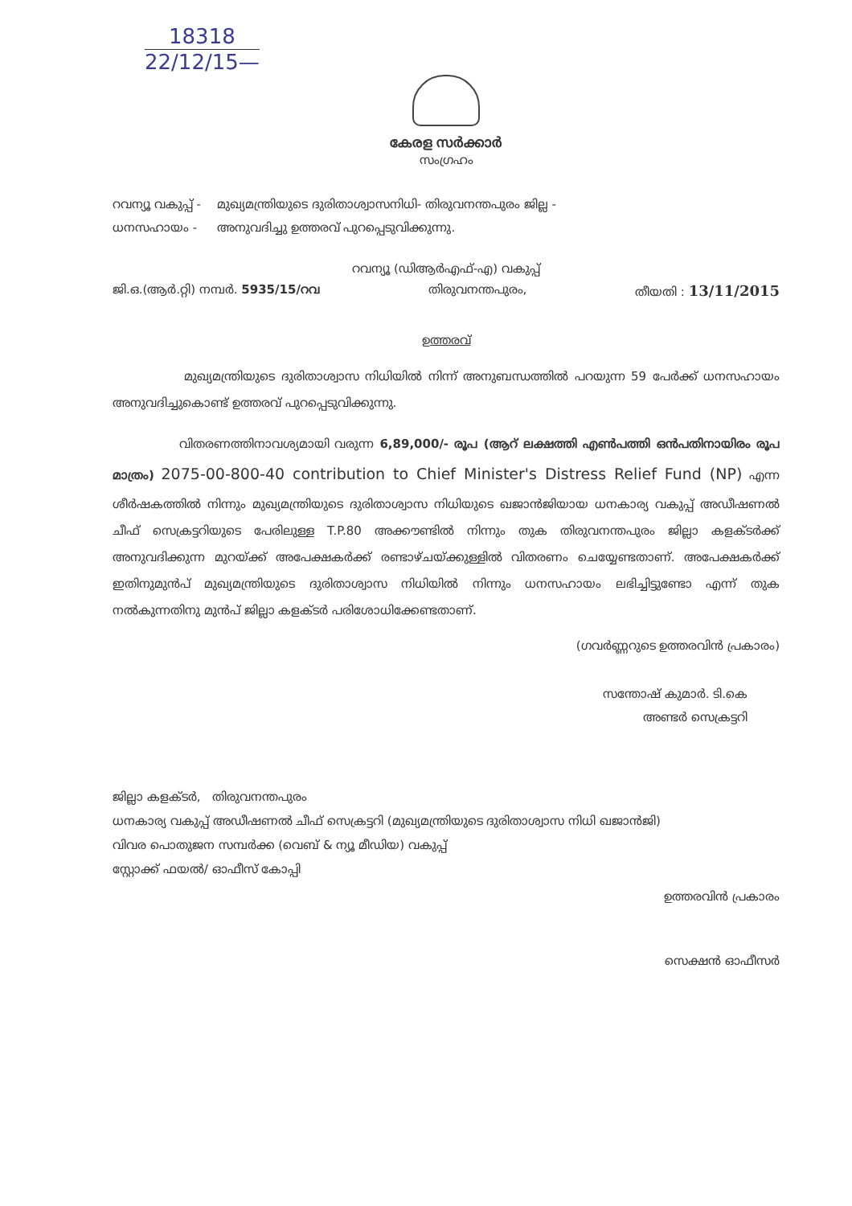18318
22/12/15—
കേരള സർക്കാർ
സംഗ്രഹം
റവന്യൂ വകുപ്പ് -
ധനസഹായം -
മുഖ്യമന്ത്രിയുടെ ദുരിതാശ്വാസനിധി- തിരുവനന്തപുരം ജില്ല -
അനുവദിച്ചു ഉത്തരവ് പുറപ്പെടുവിക്കുന്നു.
റവന്യൂ (ഡിആർഎഫ്-എ) വകുപ്പ്
ജി.ഒ.(ആർ.റ്റി) നമ്പർ. 5935/15/റവ തിരുവനന്തപുരം, തീയതി : 13/11/2015
ഉത്തരവ്
മുഖ്യമന്ത്രിയുടെ ദുരിതാശ്വാസ നിധിയിൽ നിന്ന് അനുബന്ധത്തിൽ പറയുന്ന 59 പേർക്ക് ധനസഹായം അനുവദിച്ചുകൊണ്ട് ഉത്തരവ് പുറപ്പെടുവിക്കുന്നു.
വിതരണത്തിനാവശ്യമായി വരുന്ന 6,89,000/- രൂപ (ആറ് ലക്ഷത്തി എൺപത്തി ഒൻപതിനായിരം രൂപ മാത്രം) 2075-00-800-40 contribution to Chief Minister's Distress Relief Fund (NP) എന്ന ശീർഷകത്തിൽ നിന്നും മുഖ്യമന്ത്രിയുടെ ദുരിതാശ്വാസ നിധിയുടെ ഖജാൻജിയായ ധനകാര്യ വകുപ്പ് അഡീഷണൽ ചീഫ് സെക്രട്ടറിയുടെ പേരിലുള്ള T.P.80 അക്കൗണ്ടിൽ നിന്നും തുക തിരുവനന്തപുരം ജില്ലാ കളക്ടർക്ക് അനുവദിക്കുന്ന മുറയ്ക്ക് അപേക്ഷകർക്ക് രണ്ടാഴ്ചയ്ക്കുള്ളിൽ വിതരണം ചെയ്യേണ്ടതാണ്. അപേക്ഷകർക്ക് ഇതിനുമുൻപ് മുഖ്യമന്ത്രിയുടെ ദുരിതാശ്വാസ നിധിയിൽ നിന്നും ധനസഹായം ലഭിച്ചിട്ടുണ്ടോ എന്ന് തുക നൽകുന്നതിനു മുൻപ് ജില്ലാ കളക്ടർ പരിശോധിക്കേണ്ടതാണ്.
(ഗവർണ്ണറുടെ ഉത്തരവിൻ പ്രകാരം)
സന്തോഷ് കുമാർ. ടി.കെ
അണ്ടർ സെക്രട്ടറി
ജില്ലാ കളക്ടർ, തിരുവനന്തപുരം
ധനകാര്യ വകുപ്പ് അഡീഷണൽ ചീഫ് സെക്രട്ടറി (മുഖ്യമന്ത്രിയുടെ ദുരിതാശ്വാസ നിധി ഖജാൻജി)
വിവര പൊതുജന സമ്പർക്ക (വെബ് & ന്യൂ മീഡിയ) വകുപ്പ്
സ്റ്റോക്ക് ഫയൽ/ ഓഫീസ് കോപ്പി
ഉത്തരവിൻ പ്രകാരം
സെക്ഷൻ ഓഫീസർ